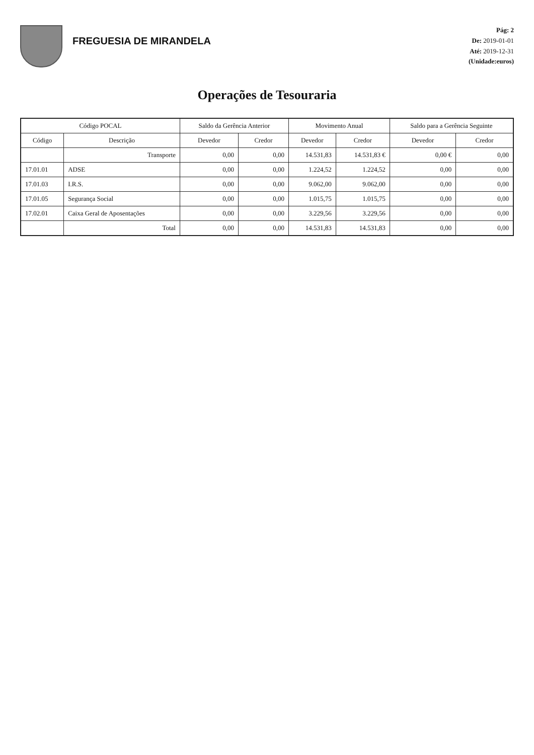FREGUESIA DE MIRANDELA
Pág: 2
De: 2019-01-01
Até: 2019-12-31
(Unidade:euros)
Operações de Tesouraria
| Código POCAL | | Saldo da Gerência Anterior | | Movimento Anual | | Saldo para a Gerência Seguinte | |
| --- | --- | --- | --- | --- | --- | --- | --- |
| Código | Descrição | Devedor | Credor | Devedor | Credor | Devedor | Credor |
| | Transporte | 0,00 | 0,00 | 14.531,83 | 14.531,83 € | 0,00 € | 0,00 |
| 17.01.01 | ADSE | 0,00 | 0,00 | 1.224,52 | 1.224,52 | 0,00 | 0,00 |
| 17.01.03 | I.R.S. | 0,00 | 0,00 | 9.062,00 | 9.062,00 | 0,00 | 0,00 |
| 17.01.05 | Segurança Social | 0,00 | 0,00 | 1.015,75 | 1.015,75 | 0,00 | 0,00 |
| 17.02.01 | Caixa Geral de Aposentações | 0,00 | 0,00 | 3.229,56 | 3.229,56 | 0,00 | 0,00 |
| | Total | 0,00 | 0,00 | 14.531,83 | 14.531,83 | 0,00 | 0,00 |